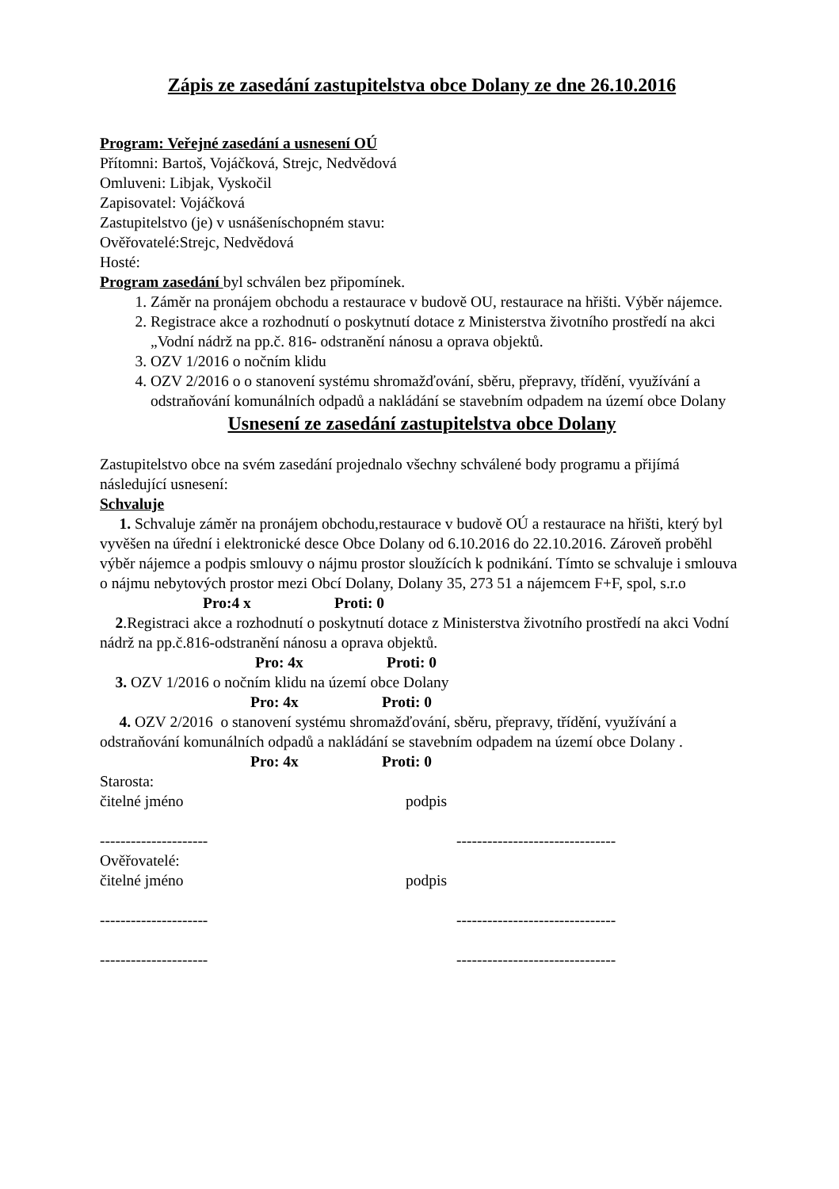Zápis ze zasedání zastupitelstva obce Dolany ze dne 26.10.2016
Program: Veřejné zasedání a usnesení OÚ
Přítomni: Bartoš, Vojáčková, Strejc, Nedvědová
Omluveni: Libjak, Vyskočil
Zapisovatel: Vojáčková
Zastupitelstvo (je) v usnášeníschopném stavu:
Ověřovatelé:Strejc, Nedvědová
Hosté:
Program zasedání byl schválen bez připomínek.
1. Záměr na pronájem obchodu a restaurace v budově OU, restaurace na hřišti. Výběr nájemce.
2. Registrace akce a rozhodnutí o poskytnutí dotace z Ministerstva životního prostředí na akci „Vodní nádrž na pp.č. 816- odstranění nánosu a oprava objektů.
3. OZV 1/2016 o nočním klidu
4. OZV 2/2016 o o stanovení systému shromažďování, sběru, přepravy, třídění, využívání a odstraňování komunálních odpadů a nakládání se stavebním odpadem na území obce Dolany
Usnesení ze zasedání zastupitelstva obce Dolany
Zastupitelstvo obce na svém zasedání projednalo všechny schválené body programu a přijímá následující usnesení:
Schvaluje
1. Schvaluje záměr na pronájem obchodu,restaurace v budově OÚ a restaurace na hřišti, který byl vyvěšen na úřední i elektronické desce Obce Dolany od 6.10.2016 do 22.10.2016. Zároveň proběhl výběr nájemce a podpis smlouvy o nájmu prostor sloužících k podnikání. Tímto se schvaluje i smlouva o nájmu nebytových prostor mezi Obcí Dolany, Dolany 35, 273 51 a nájemcem F+F, spol, s.r.o
Pro:4 x Proti: 0
2.Registraci akce a rozhodnutí o poskytnutí dotace z Ministerstva životního prostředí na akci Vodní nádrž na pp.č.816-odstranění nánosu a oprava objektů.
Pro: 4x Proti: 0
3. OZV 1/2016 o nočním klidu na území obce Dolany
Pro: 4x Proti: 0
4. OZV 2/2016 o stanovení systému shromažďování, sběru, přepravy, třídění, využívání a odstraňování komunálních odpadů a nakládání se stavebním odpadem na území obce Dolany .
Pro: 4x Proti: 0
Starosta:
čitelné jméno podpis
--------------------- -------------------------------
Ověřovatelé:
čitelné jméno podpis
--------------------- -------------------------------
--------------------- -------------------------------